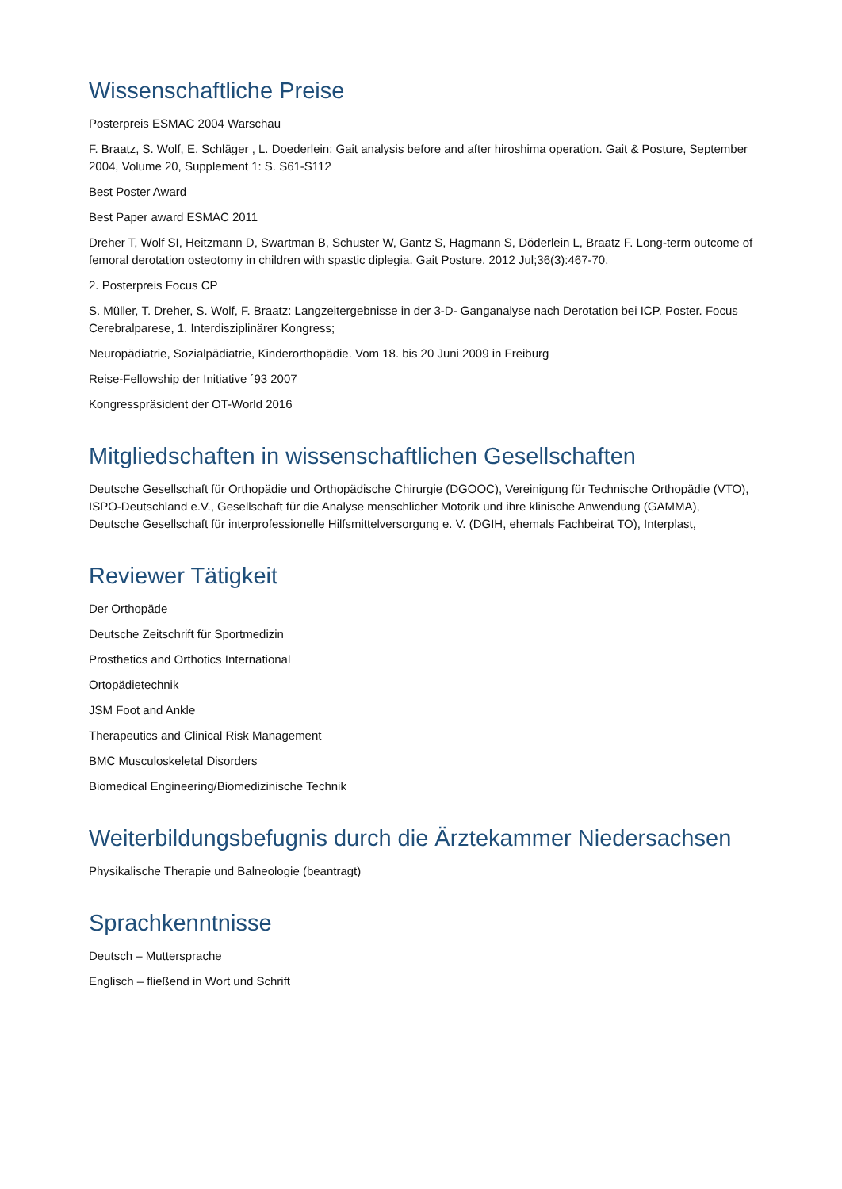Wissenschaftliche Preise
Posterpreis ESMAC 2004 Warschau
F. Braatz, S. Wolf, E. Schläger , L. Doederlein: Gait analysis before and after hiroshima operation. Gait & Posture, September 2004, Volume 20, Supplement 1: S. S61-S112
Best Poster Award
Best Paper award ESMAC 2011
Dreher T, Wolf SI, Heitzmann D, Swartman B, Schuster W, Gantz S, Hagmann S, Döderlein L, Braatz F. Long-term outcome of femoral derotation osteotomy in children with spastic diplegia. Gait Posture. 2012 Jul;36(3):467-70.
2. Posterpreis Focus CP
S. Müller, T. Dreher, S. Wolf, F. Braatz: Langzeitergebnisse in der 3-D- Ganganalyse nach Derotation bei ICP. Poster. Focus Cerebralparese, 1. Interdisziplinärer Kongress;
Neuropädiatrie, Sozialpädiatrie, Kinderorthopädie. Vom 18. bis 20 Juni 2009 in Freiburg
Reise-Fellowship der Initiative ´93 2007
Kongresspräsident der OT-World 2016
Mitgliedschaften in wissenschaftlichen Gesellschaften
Deutsche Gesellschaft für Orthopädie und Orthopädische Chirurgie (DGOOC), Vereinigung für Technische Orthopädie (VTO), ISPO-Deutschland e.V., Gesellschaft für die Analyse menschlicher Motorik und ihre klinische Anwendung (GAMMA), Deutsche Gesellschaft für interprofessionelle Hilfsmittelversorgung e. V. (DGIH, ehemals Fachbeirat TO), Interplast,
Reviewer Tätigkeit
Der Orthopäde
Deutsche Zeitschrift für Sportmedizin
Prosthetics and Orthotics International
Ortopädietechnik
JSM Foot and Ankle
Therapeutics and Clinical Risk Management
BMC Musculoskeletal Disorders
Biomedical Engineering/Biomedizinische Technik
Weiterbildungsbefugnis durch die Ärztekammer Niedersachsen
Physikalische Therapie und Balneologie (beantragt)
Sprachkenntnisse
Deutsch – Muttersprache
Englisch – fließend in Wort und Schrift